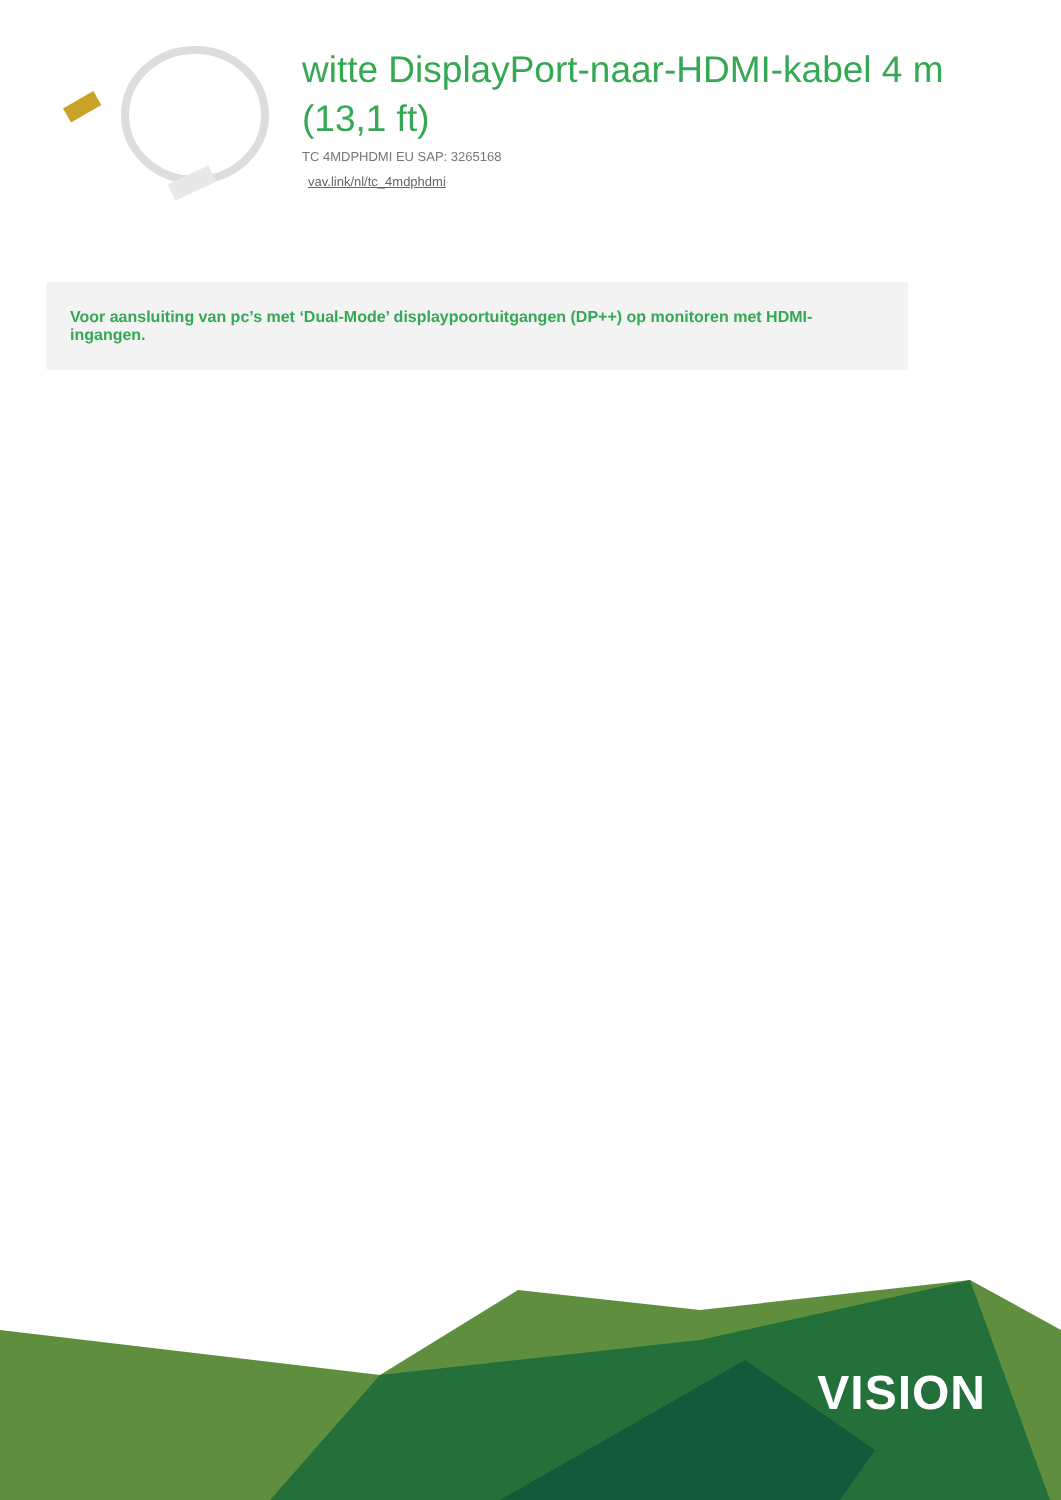witte DisplayPort-naar-HDMI-kabel 4 m (13,1 ft)
TC 4MDPHDMI EU SAP: 3265168
vav.link/nl/tc_4mdphdmi
Voor aansluiting van pc’s met ‘Dual-Mode’ displaypoortuitgangen (DP++) op monitoren met HDMI-ingangen.
VISION